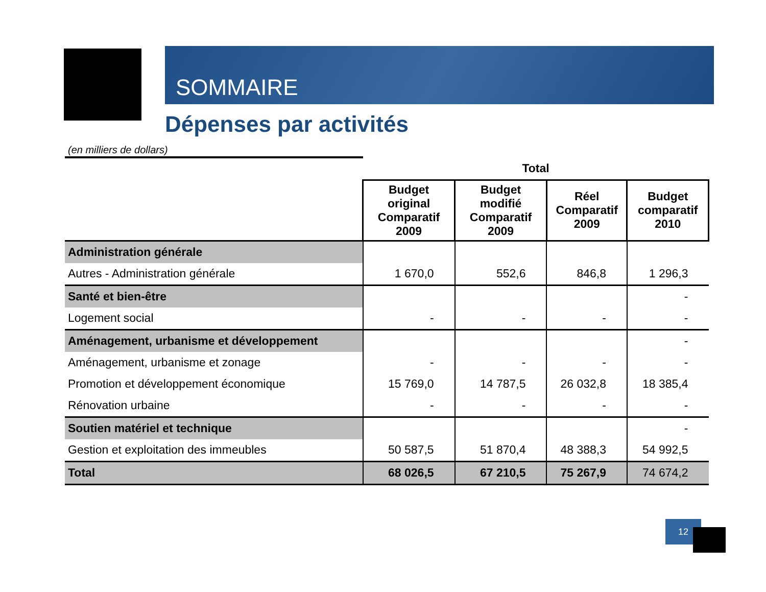SOMMAIRE
Dépenses par activités
(en milliers de dollars)
| | Total | | | |
| | Budget original Comparatif 2009 | Budget modifié Comparatif 2009 | Réel Comparatif 2009 | Budget comparatif 2010 |
| Administration générale | | | | |
| Autres - Administration générale | 1 670,0 | 552,6 | 846,8 | 1 296,3 |
| Santé et bien-être | | | | - |
| Logement social | - | - | - | - |
| Aménagement, urbanisme et développement | | | | - |
| Aménagement, urbanisme et zonage | - | - | - | - |
| Promotion et développement économique | 15 769,0 | 14 787,5 | 26 032,8 | 18 385,4 |
| Rénovation urbaine | - | - | - | - |
| Soutien matériel et technique | | | | - |
| Gestion et exploitation des immeubles | 50 587,5 | 51 870,4 | 48 388,3 | 54 992,5 |
| Total | 68 026,5 | 67 210,5 | 75 267,9 | 74 674,2 |
12